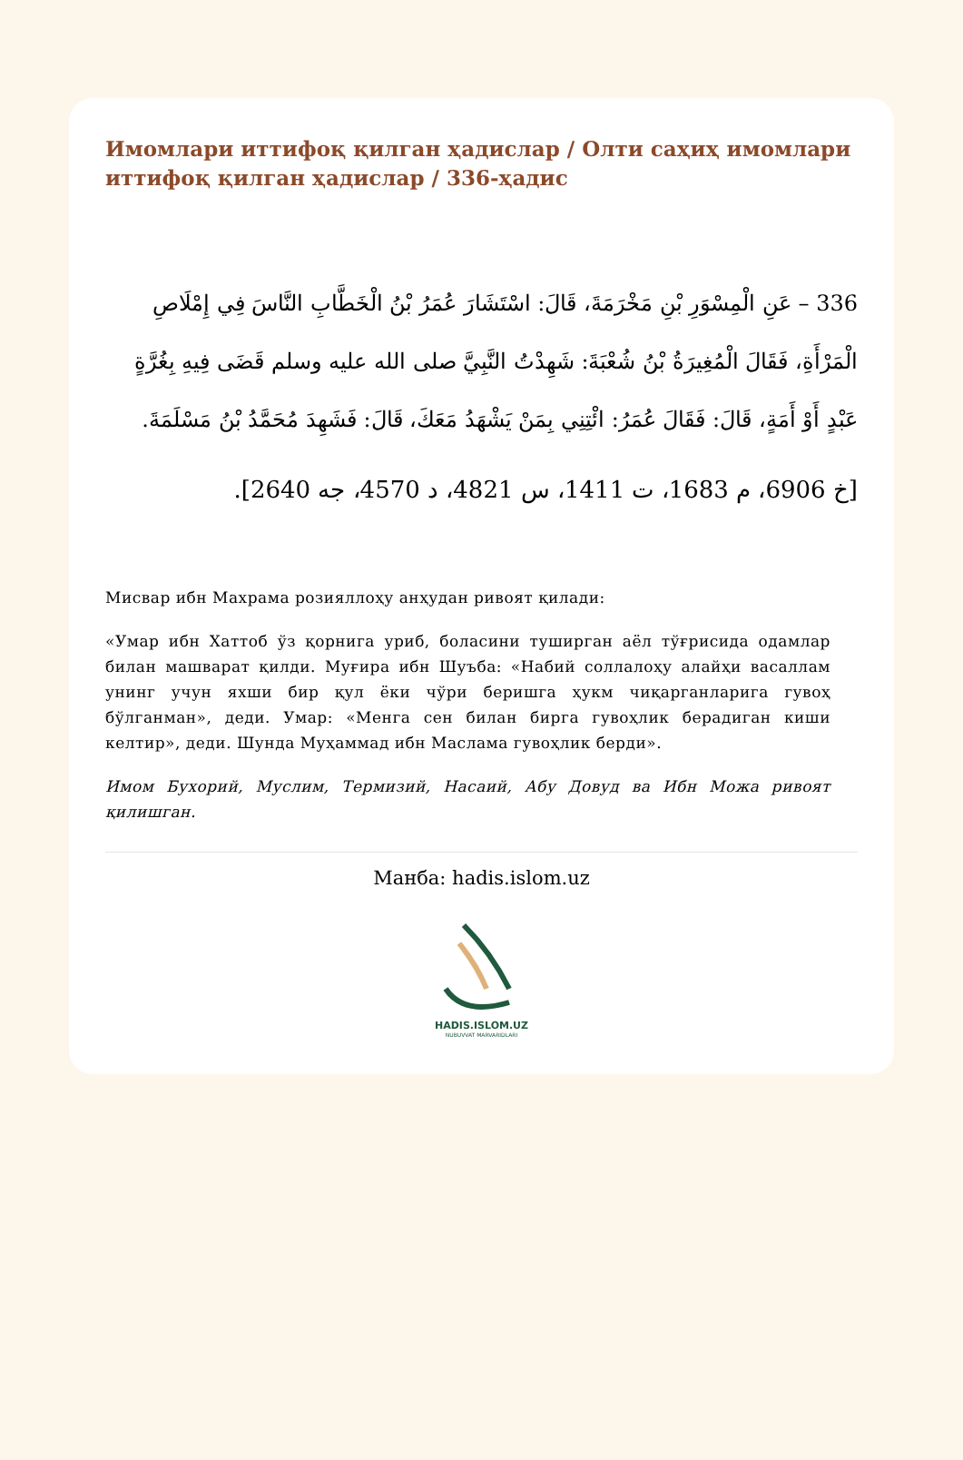Имомлари иттифоқ қилган ҳадислар / Олти саҳиҳ имомлари иттифоқ қилган ҳадислар / 336-ҳадис
336 – عَنِ الْمِسْوَرِ بْنِ مَخْرَمَةَ، قَالَ: اسْتَشَارَ عُمَرُ بْنُ الْخَطَّابِ النَّاسَ فِي إِمْلَاصِ الْمَرْأَةِ، فَقَالَ الْمُغِيرَةُ بْنُ شُعْبَةَ: شَهِدْتُ النَّبِيَّ صلى الله عليه وسلم قَضَى فِيهِ بِغُرَّةٍ عَبْدٍ أَوْ أَمَةٍ، قَالَ: فَقَالَ عُمَرُ: ائْتِنِي بِمَنْ يَشْهَدُ مَعَكَ، قَالَ: فَشَهِدَ مُحَمَّدُ بْنُ مَسْلَمَةَ.
[خ 6906، م 1683، ت 1411، س 4821، د 4570، جه 2640].
Мисвар ибн Махрама розияллоҳу анҳудан ривоят қилади:
«Умар ибн Хаттоб ўз қорнига уриб, боласини туширган аёл тўғрисида одамлар билан машварат қилди. Муғира ибн Шуъба: «Набий соллалоҳу алайҳи васаллам унинг учун яхши бир қул ёки чўри беришга ҳукм чиқарганларига гувоҳ бўлганман», деди. Умар: «Менга сен билан бирга гувоҳлик берадиган киши келтир», деди. Шунда Муҳаммад ибн Маслама гувоҳлик берди».
Имом Бухорий, Муслим, Термизий, Насаий, Абу Довуд ва Ибн Можа ривоят қилишган.
Манба: hadis.islom.uz
HADIS.ISLOM.UZ
NUBUVVAT MARVARIDLARI